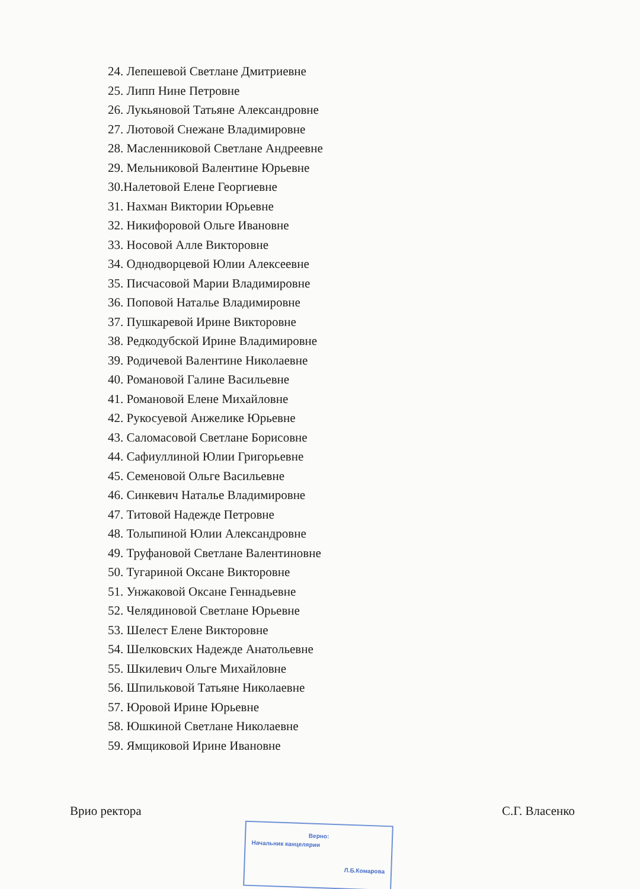24. Лепешевой Светлане Дмитриевне
25. Липп Нине Петровне
26. Лукьяновой Татьяне Александровне
27. Лютовой Снежане Владимировне
28. Масленниковой Светлане Андреевне
29. Мельниковой Валентине Юрьевне
30.Налетовой Елене Георгиевне
31. Нахман Виктории Юрьевне
32. Никифоровой Ольге Ивановне
33. Носовой Алле Викторовне
34. Однодворцевой Юлии Алексеевне
35. Писчасовой Марии Владимировне
36. Поповой Наталье Владимировне
37. Пушкаревой Ирине Викторовне
38. Редкодубской Ирине Владимировне
39. Родичевой Валентине Николаевне
40. Романовой Галине Васильевне
41. Романовой Елене Михайловне
42. Рукосуевой Анжелике Юрьевне
43. Саломасовой Светлане Борисовне
44. Сафиуллиной Юлии Григорьевне
45. Семеновой Ольге Васильевне
46. Синкевич Наталье Владимировне
47. Титовой Надежде Петровне
48. Толыпиной Юлии Александровне
49. Труфановой Светлане Валентиновне
50. Тугариной Оксане Викторовне
51. Унжаковой Оксане Геннадьевне
52. Челядиновой Светлане Юрьевне
53. Шелест Елене Викторовне
54. Шелковских Надежде Анатольевне
55. Шкилевич Ольге Михайловне
56. Шпильковой Татьяне Николаевне
57. Юровой Ирине Юрьевне
58. Юшкиной Светлане Николаевне
59. Ямщиковой Ирине Ивановне
Врио ректора С.Г. Власенко
Верно:
Начальник канцелярии
Л.Б.Комарова